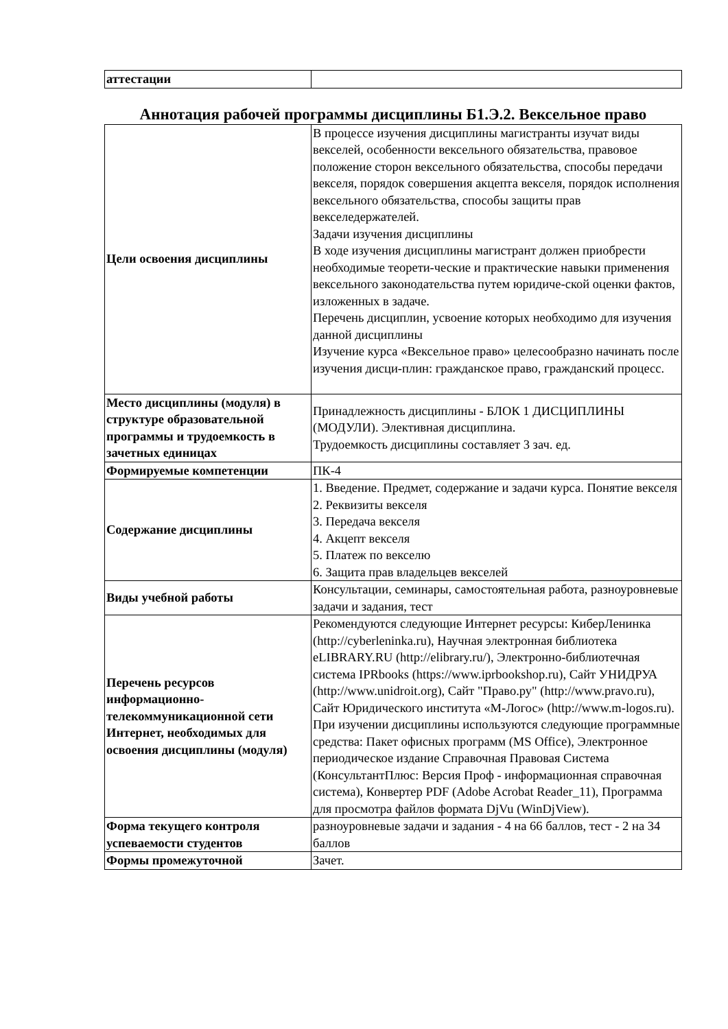| аттестации | |
Аннотация рабочей программы дисциплины Б1.Э.2. Вексельное право
| Цели освоения дисциплины | В процессе изучения дисциплины магистранты изучат виды векселей, особенности вексельного обязательства, правовое положение сторон вексельного обязательства, способы передачи векселя, порядок совершения акцепта векселя, порядок исполнения вексельного обязательства, способы защиты прав векселедержателей. Задачи изучения дисциплины В ходе изучения дисциплины магистрант должен приобрести необходимые теорети-ческие и практические навыки применения вексельного законодательства путем юридиче-ской оценки фактов, изложенных в задаче. Перечень дисциплин, усвоение которых необходимо для изучения данной дисциплины Изучение курса «Вексельное право» целесообразно начинать после изучения дисци-плин: гражданское право, гражданский процесс. |
| Место дисциплины (модуля) в структуре образовательной программы и трудоемкость в зачетных единицах | Принадлежность дисциплины - БЛОК 1 ДИСЦИПЛИНЫ (МОДУЛИ). Элективная дисциплина. Трудоемкость дисциплины составляет 3 зач. ед. |
| Формируемые компетенции | ПК-4 |
| Содержание дисциплины | 1. Введение. Предмет, содержание и задачи курса. Понятие векселя 2. Реквизиты векселя 3. Передача векселя 4. Акцепт векселя 5. Платеж по векселю 6. Защита прав владельцев векселей |
| Виды учебной работы | Консультации, семинары, самостоятельная работа, разноуровневые задачи и задания, тест |
| Перечень ресурсов информационно-телекоммуникационной сети Интернет, необходимых для освоения дисциплины (модуля) | Рекомендуются следующие Интернет ресурсы: КиберЛенинка (http://cyberleninka.ru), Научная электронная библиотека eLIBRARY.RU (http://elibrary.ru/), Электронно-библиотечная система IPRbooks (https://www.iprbookshop.ru), Сайт УНИДРУА (http://www.unidroit.org), Сайт "Право.ру" (http://www.pravo.ru), Сайт Юридического института «М-Логос» (http://www.m-logos.ru). При изучении дисциплины используются следующие программные средства: Пакет офисных программ (MS Office), Электронное периодическое издание Справочная Правовая Система (КонсультантПлюс: Версия Проф - информационная справочная система), Конвертер PDF (Adobe Acrobat Reader_11), Программа для просмотра файлов формата DjVu (WinDjView). |
| Форма текущего контроля успеваемости студентов | разноуровневые задачи и задания - 4 на 66 баллов, тест - 2 на 34 баллов |
| Формы промежуточной | Зачет. |